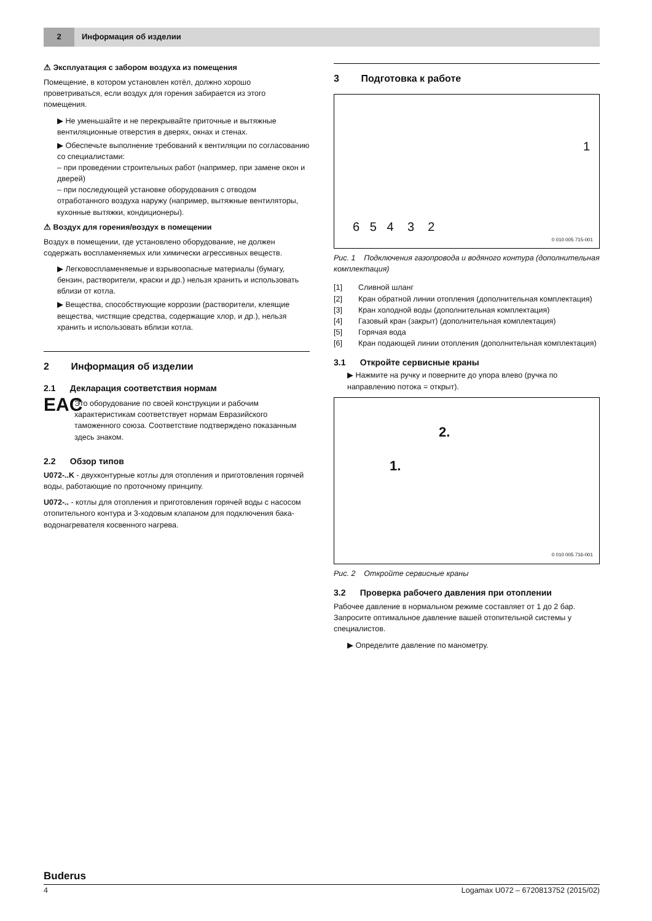2
Информация об изделии
⚠ Эксплуатация с забором воздуха из помещения
Помещение, в котором установлен котёл, должно хорошо проветриваться, если воздух для горения забирается из этого помещения.
▶ Не уменьшайте и не перекрывайте приточные и вытяжные вентиляционные отверстия в дверях, окнах и стенах.
▶ Обеспечьте выполнение требований к вентиляции по согласованию со специалистами:
– при проведении строительных работ (например, при замене окон и дверей)
– при последующей установке оборудования с отводом отработанного воздуха наружу (например, вытяжные вентиляторы, кухонные вытяжки, кондиционеры).
⚠ Воздух для горения/воздух в помещении
Воздух в помещении, где установлено оборудование, не должен содержать воспламеняемых или химически агрессивных веществ.
▶ Легковоспламеняемые и взрывоопасные материалы (бумагу, бензин, растворители, краски и др.) нельзя хранить и использовать вблизи от котла.
▶ Вещества, способствующие коррозии (растворители, клеящие вещества, чистящие средства, содержащие хлор, и др.), нельзя хранить и использовать вблизи котла.
2 Информация об изделии
2.1 Декларация соответствия нормам
EAC
Это оборудование по своей конструкции и рабочим характеристикам соответствует нормам Евразийского таможенного союза. Соответствие подтверждено показанным здесь знаком.
2.2 Обзор типов
U072-..K - двухконтурные котлы для отопления и приготовления горячей воды, работающие по проточному принципу.
U072-.. - котлы для отопления и приготовления горячей воды с насосом отопительного контура и 3-ходовым клапаном для подключения бака-водонагревателя косвенного нагрева.
3 Подготовка к работе
6 5 4 3 2
1
0 010 005 715-001
Рис. 1 Подключения газопровода и водяного контура (дополнительная комплектация)
[1] Сливной шланг
[2] Кран обратной линии отопления (дополнительная комплектация)
[3] Кран холодной воды (дополнительная комплектация)
[4] Газовый кран (закрыт) (дополнительная комплектация)
[5] Горячая вода
[6] Кран подающей линии отопления (дополнительная комплектация)
3.1 Откройте сервисные краны
▶ Нажмите на ручку и поверните до упора влево (ручка по направлению потока = открыт).
2.
1.
0 010 005 716-001
Рис. 2 Откройте сервисные краны
3.2 Проверка рабочего давления при отоплении
Рабочее давление в нормальном режиме составляет от 1 до 2 бар. Запросите оптимальное давление вашей отопительной системы у специалистов.
▶ Определите давление по манометру.
Buderus
4 Logamax U072 – 6720813752 (2015/02)